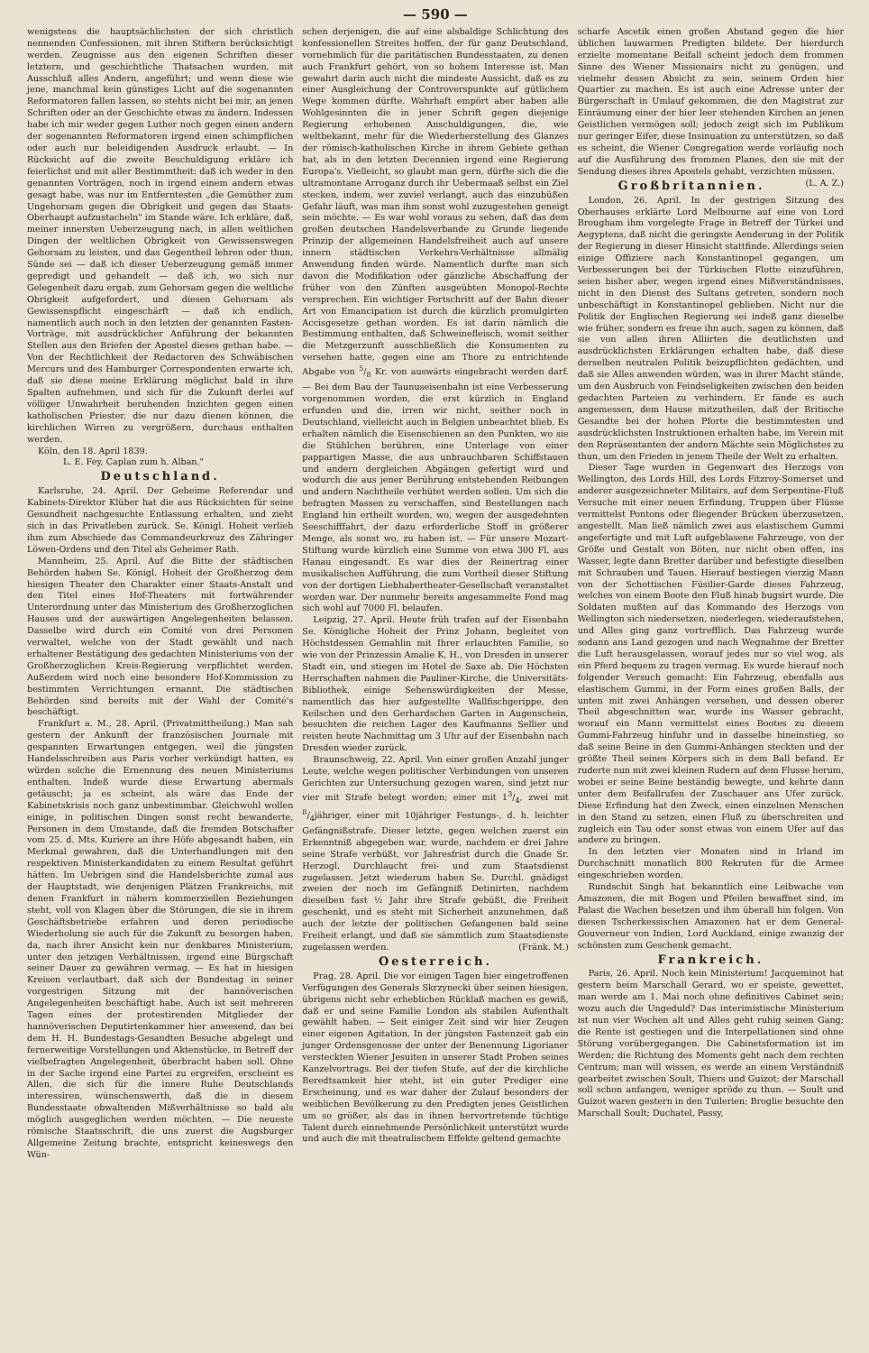— 590 —
wenigstens die hauptsächlichsten der sich christlich nennenden Confessionen, mit ihren Stiftern berücksichtigt werden. Zeugnisse aus den eigenen Schriften dieser letztern, und geschichtliche Thatsachen wurden, mit Ausschluß alles Andern, angeführt; und wenn diese wie jene, manchmal kein günstiges Licht auf die sogenannten Reformatoren fallen lassen, so stehts nicht bei mir, an jenen Schriften oder an der Geschichte etwas zu ändern. Indessen habe ich mir weder gegen Luther noch gegen einen andern der sogenannten Reformatoren irgend einen schimpflichen oder auch nur beleidigenden Ausdruck erlaubt. — In Rücksicht auf die zweite Beschuldigung erkläre ich feierlichst und mit aller Bestimmtheit: daß ich weder in den genannten Vorträgen, noch in irgend einem andern etwas gesagt habe, was nur im Entferntesten „die Gemüther zum Ungehorsam gegen die Obrigkeit und gegen das Staats-Oberhaupt aufzustacheln" im Stande wäre. Ich erkläre, daß, meiner innersten Ueberzeugung nach, in allen weltlichen Dingen der weltlichen Obrigkeit von Gewissenswegen Gehorsam zu leisten, und das Gegentheil lehren oder thun, Sünde sei — daß ich dieser Ueberzeugung gemäß immer gepredigt und gehandelt — daß ich, wo sich nur Gelegenheit dazu ergab, zum Gehorsam gegen die weltliche Obrigkeit aufgefordert, und diesen Gehorsam als Gewissenspflicht eingeschärft — daß ich endlich, namentlich auch noch in den letzten der genannten Fasten-Vorträge, mit ausdrücklicher Anführung der bekannten Stellen aus den Briefen der Apostel dieses gethan habe. — Von der Rechtlichkeit der Redactoren des Schwäbischen Mercurs und des Hamburger Correspondenten erwarte ich, daß sie diese meine Erklärung möglichst bald in ihre Spalten aufnehmen, und sich für die Zukunft derlei auf völliger Unwahrheit beruhenden Inzichten gegen einen katholischen Priester, die nur dazu dienen können, die kirchlichen Wirren zu vergrößern, durchaus enthalten werden.
Köln, den 18. April 1839.
L. E. Fey, Caplan zum h. Alban."
Deutschland.
Karlsruhe, 24. April. Der Geheime Referendar und Kabinets-Direktor Klüber hat die aus Rücksichten für seine Gesundheit nachgesuchte Entlassung erhalten, und zieht sich in das Privatleben zurück. Se. Königl. Hoheit verlieh ihm zum Abschiede das Commandeurkreuz des Zähringer Löwen-Ordens und den Titel als Geheimer Rath.
Mannheim, 25. April. Auf die Bitte der städtischen Behörden haben Se. Königl. Hoheit der Großherzog dem hiesigen Theater den Charakter einer Staats-Anstalt und den Titel eines Hof-Theaters mit fortwährender Unterordnung unter das Ministerium des Großherzoglichen Hauses und der auswärtigen Angelegenheiten belassen. Dasselbe wird durch ein Comité von drei Personen verwaltet, welche von der Stadt gewählt und nach erhaltener Bestätigung des gedachten Ministeriums von der Großherzoglichen Kreis-Regierung verpflichtet werden. Außerdem wird noch eine besondere Hof-Kommission zu bestimmten Verrichtungen ernannt. Die städtischen Behörden sind bereits mit der Wahl der Comité's beschäftigt.
Frankfurt a. M., 28. April. (Privatmittheilung.) Man sah gestern der Ankunft der französischen Journale mit gespannten Erwartungen entgegen, weil die jüngsten Handelsschreiben aus Paris vorher verkündigt hatten, es würden solche die Ernennung des neuen Ministeriums enthalten. Indeß wurde diese Erwartung abermals getäuscht; ja es scheint, als wäre das Ende der Kabinetskrisis noch ganz unbestimmbar. Gleichwohl wollen einige, in politischen Dingen sonst recht bewanderte, Personen in dem Umstande, daß die fremden Botschafter vom 25. d. Mts. Kuriere an ihre Höfe abgesandt haben, ein Merkmal gewahren, daß die Unterhandlungen mit den respektiven Ministerkandidaten zu einem Resultat geführt hätten. Im Uebrigen sind die Handelsberichte zumal aus der Hauptstadt, wie denjenigen Plätzen Frankreichs, mit denen Frankfurt in nähern kommerziellen Beziehungen steht, voll von Klagen über die Störungen, die sie in ihrem Geschäftsbetriebe erfahren und deren periodische Wiederholung sie auch für die Zukunft zu besorgen haben, da, nach ihrer Ansicht kein nur denkbares Ministerium, unter den jetzigen Verhältnissen, irgend eine Bürgschaft seiner Dauer zu gewähren vermag. — Es hat in hiesigen Kreisen verlautbart, daß sich der Bundestag in seiner vorgestrigen Sitzung mit der hannöverischen Angelegenheiten beschäftigt habe. Auch ist seit mehreren Tagen eines der protestirenden Mitglieder der hannöverischen Deputirtenkammer hier anwesend, das bei dem H. H. Bundestags-Gesandten Besuche abgelegt und fernerweitige Vorstellungen und Aktenstücke, in Betreff der vielbefragten Angelegenheit, überbracht haben soll. Ohne in der Sache irgend eine Partei zu ergreifen, erscheint es Allen, die sich für die innere Ruhe Deutschlands interessiren, wünschenswerth, daß die in diesem Bundesstaate obwaltenden Mißverhältnisse so bald als möglich ausgeglichen werden möchten. — Die neueste römische Staatsschrift, die uns zuerst die Augsburger Allgemeine Zeitung brachte, entspricht keineswegs den Wün-
schen derjenigen, die auf eine alsbaldige Schlichtung des konfessionellen Streites hoffen, der für ganz Deutschland, vornehmlich für die paritätischen Bundesstaaten, zu denen auch Frankfurt gehört, von so hohem Interesse ist. Man gewahrt darin auch nicht die mindeste Aussicht, daß es zu einer Ausgleichung der Controverspunkte auf gütlichem Wege kommen dürfte. Wahrhaft empört aber haben alle Wohlgesinnten die in jener Schrift gegen diejenige Regierung erhobenen Anschuldigungen, die, wie weltbekannt, mehr für die Wiederherstellung des Glanzes der römisch-katholischen Kirche in ihrem Gebiete gethan hat, als in den letzten Decennien irgend eine Regierung Europa's. Vielleicht, so glaubt man gern, dürfte sich die die ultramontane Arroganz durch ihr Uebermaaß selbst ein Ziel stecken, indem, wer zuviel verlangt, auch das einzubüßen Gefahr läuft, was man ihm sonst wohl zuzugestehen geneigt sein möchte. — Es war wohl voraus zu sehen, daß das dem großen deutschen Handelsverbande zu Grunde liegende Prinzip der allgemeinen Handelsfreiheit auch auf unsere innern städtischen Verkehrs-Verhältnisse allmälig Anwendung finden würde. Namentlich durfte man sich davon die Modifikation oder gänzliche Abschaffung der früher von den Zünften ausgeübten Monopol-Rechte versprechen. Ein wichtiger Fortschritt auf der Bahn dieser Art von Emancipation ist durch die kürzlich promulgirten Accisgesetze gethan worden. Es ist darin nämlich die Bestimmung enthalten, daß Schweinefleisch, womit seither die Metzgerzunft ausschließlich die Konsumenten zu versehen hatte, gegen eine am Thore zu entrichtende Abgabe von 5/8 Kr. von auswärts eingebracht werden darf. — Bei dem Bau der Taunuseisenbahn ist eine Verbesserung vorgenommen worden, die erst kürzlich in England erfunden und die, irren wir nicht, seither noch in Deutschland, vielleicht auch in Belgien unbeachtet blieb. Es erhalten nämlich die Eisenschienen an den Punkten, wo sie die Stühlchen berühren, eine Unterlage von einer pappartigen Masse, die aus unbrauchbaren Schiffstauen und andern dergleichen Abgängen gefertigt wird und wodurch die aus jener Berührung entstehenden Reibungen und andern Nachtheile verhütet werden sollen. Um sich die befragten Massen zu verschaffen, sind Bestellungen nach England hin ertheilt worden, wo, wegen der ausgedehnten Seeschifffahrt, der dazu erforderliche Stoff in größerer Menge, als sonst wo, zu haben ist. — Für unsere Mozart-Stiftung wurde kürzlich eine Summe von etwa 300 Fl. aus Hanau eingesandt. Es war dies der Reinertrag einer musikalischen Aufführung, die zum Vortheil dieser Stiftung von der dortigen Liebhabertheater-Gesellschaft veranstaltet worden war. Der nunmehr bereits angesammelte Fond mag sich wohl auf 7000 Fl. belaufen.
Leipzig, 27. April. Heute früh trafen auf der Eisenbahn Se. Königliche Hoheit der Prinz Johann, begleitet von Höchstdessen Gemahlin mit Ihrer erlauchten Familie, so wie von der Prinzessin Amalie K. H., von Dresden in unserer Stadt ein, und stiegen im Hotel de Saxe ab. Die Höchsten Herrschaften nahmen die Pauliner-Kirche, die Universitäts-Bibliothek, einige Sehenswürdigkeiten der Messe, namentlich das hier aufgestellte Wallfischgerippe, den Keilschen und den Gerhardschen Garten in Augenschein, besuchten die reichen Lager des Kaufmanns Sellier und reisten heute Nachmittag um 3 Uhr auf der Eisenbahn nach Dresden wieder zurück.
Braunschweig, 22. April. Von einer großen Anzahl junger Leute, welche wegen politischer Verbindungen von unseren Gerichten zur Untersuchung gezogen waren, sind jetzt nur vier mit Strafe belegt worden; einer mit 13/4, zwei mit 8/4jähriger, einer mit 10jähriger Festungs-, d. h. leichter Gefängnißstrafe. Dieser letzte, gegen welchen zuerst ein Erkenntniß abgegeben war, wurde, nachdem er drei Jahre seine Strafe verbüßt, vor Jahresfrist durch die Gnade Sr. Herzogl. Durchlaucht frei- und zum Staatsdienst zugelassen. Jetzt wiederum haben Se. Durchl. gnädigst zweien der noch im Gefängniß Detinirten, nachdem dieselben fast ½ Jahr ihre Strafe gebüßt, die Freiheit geschenkt, und es steht mit Sicherheit anzunehmen, daß auch der letzte der politischen Gefangenen bald seine Freiheit erlangt, und daß sie sämmtlich zum Staatsdienste zugelassen werden. (Fränk. M.)
Oesterreich.
Prag, 28. April. Die vor einigen Tagen hier eingetroffenen Verfügungen des Generals Skrzynecki über seinen hiesigen, übrigens nicht sehr erheblichen Rücklaß machen es gewiß, daß er und seine Familie London als stabilen Aufenthalt gewählt haben. — Seit einiger Zeit sind wir hier Zeugen einer eigenen Agitation. In der jüngsten Fastenzeit gab ein junger Ordensgenosse der unter der Benennung Ligorianer versteckten Wiener Jesuiten in unserer Stadt Proben seines Kanzelvortrags. Bei der tiefen Stufe, auf der die kirchliche Beredtsamkeit hier steht, ist ein guter Prediger eine Erscheinung, und es war daher der Zulauf besonders der weiblichen Bevölkerung zu den Predigten jenes Geistlichen um so größer, als das in ihnen hervortretende tüchtige Talent durch einnehmende Persönlichkeit unterstützt wurde und auch die mit theatralischem Effekte geltend gemachte
scharfe Ascetik einen großen Abstand gegen die hier üblichen lauwarmen Predigten bildete. Der hierdurch erzielte momentane Beifall scheint jedoch dem frommen Sinne des Wiener Missionairs nicht zu genügen, und vielmehr dessen Absicht zu sein, seinem Orden hier Quartier zu machen. Es ist auch eine Adresse unter der Bürgerschaft in Umlauf gekommen, die den Magistrat zur Einräumung einer der hier leer stehenden Kirchen an jenen Geistlichen vermögen soll; jedoch zeigt sich im Publikum nur geringer Eifer, diese Insinuation zu unterstützen, so daß es scheint, die Wiener Congregation werde vorläufig noch auf die Ausführung des frommen Planes, den sie mit der Sendung dieses ihres Apostels gehabt, verzichten müssen. (L. A. Z.)
Großbritannien.
London, 26. April. In der gestrigen Sitzung des Oberhauses erklärte Lord Melbourne auf eine von Lord Brougham ihm vorgelegte Frage in Betreff der Türkei und Aegyptens, daß nicht die geringste Aenderung in der Politik der Regierung in dieser Hinsicht stattfinde. Allerdings seien einige Offiziere nach Konstantinopel gegangen, um Verbesserungen bei der Türkischen Flotte einzuführen, seien bisher aber, wegen irgend eines Mißverständnisses, nicht in den Dienst des Sultans getreten, sondern noch unbeschäftigt in Konstantinopel geblieben. Nicht nur die Politik der Englischen Regierung sei indeß ganz dieselbe wie früher, sondern es freue ihn auch, sagen zu können, daß sie von allen ihren Alliirten die deutlichsten und ausdrücklichsten Erklärungen erhalten habe, daß diese derselben neutralen Politik beizupflichten gedächten, und daß sie Alles anwenden würden, was in ihrer Macht stände, um den Ausbruch von Feindseligkeiten zwischen den beiden gedachten Parteien zu verhindern. Er fände es auch angemessen, dem Hause mitzutheilen, daß der Britische Gesandte bei der hohen Pforte die bestimmtesten und ausdrücklichsten Instruktionen erhalten habe, im Verein mit den Repräsentanten der andern Mächte sein Möglichstes zu thun, um den Frieden in jenem Theile der Welt zu erhalten.
Dieser Tage wurden in Gegenwart des Herzogs von Wellington, des Lords Hill, des Lords Fitzroy-Somerset und anderer ausgezeichneter Militairs, auf dem Serpentine-Fluß Versuche mit einer neuen Erfindung, Truppen über Flüsse vermittelst Pontons oder fliegender Brücken überzusetzen, angestellt. Man ließ nämlich zwei aus elastischem Gummi angefertigte und mit Luft aufgeblasene Fahrzeuge, von der Größe und Gestalt von Böten, nur nicht oben offen, ins Wasser, legte dann Bretter darüber und befestigte dieselben mit Schrauben und Tauen. Hierauf bestiegen vierzig Mann von der Schottischen Füsilier-Garde dieses Fahrzeug, welches von einem Boote den Fluß hinab bugsirt wurde. Die Soldaten mußten auf das Kommando des Herzogs von Wellington sich niedersetzen, niederlegen, wiederaufstehen, und Alles ging ganz vortrefflich. Das Fahrzeug wurde sodann ans Land gezogen und nach Wegnahme der Bretter die Luft herausgelassen, worauf jedes nur so viel wog, als ein Pferd bequem zu tragen vermag. Es wurde hierauf noch folgender Versuch gemacht: Ein Fahrzeug, ebenfalls aus elastischem Gummi, in der Form eines großen Balls, der unten mit zwei Anhängen versehen, und dessen oberer Theil abgeschnitten war, wurde ins Wasser gebracht, worauf ein Mann vermittelst eines Bootes zu diesem Gummi-Fahrzeug hinfuhr und in dasselbe hineinstieg, so daß seine Beine in den Gummi-Anhängen steckten und der größte Theil seines Körpers sich in dem Ball befand. Er ruderte nun mit zwei kleinen Rudern auf dem Flusse herum, wobei er seine Beine beständig bewegte, und kehrte dann unter dem Beifallrufen der Zuschauer ans Ufer zurück. Diese Erfindung hat den Zweck, einen einzelnen Menschen in den Stand zu setzen, einen Fluß zu überschreiten und zugleich ein Tau oder sonst etwas von einem Ufer auf das andere zu bringen.
In den letzten vier Monaten sind in Irland im Durchschnitt monatlich 800 Rekruten für die Armee eingeschrieben worden.
Rundschit Singh hat bekanntlich eine Leibwache von Amazonen, die mit Bogen und Pfeilen bewaffnet sind, im Palast die Wachen besetzen und ihm überall hin folgen. Von diesen Tscherkessischen Amazonen hat er dem General-Gouverneur von Indien, Lord Auckland, einige zwanzig der schönsten zum Geschenk gemacht.
Frankreich.
Paris, 26. April. Noch kein Ministerium! Jacqueminot hat gestern beim Marschall Gerard, wo er speiste, gewettet, man werde am 1. Mai noch ohne definitives Cabinet sein; wozu auch die Ungeduld? Das interimistische Ministerium ist nun vier Wochen alt und Alles geht ruhig seinen Gang; die Rente ist gestiegen und die Interpellationen sind ohne Störung vorübergegangen. Die Cabinetsformation ist im Werden; die Richtung des Moments geht nach dem rechten Centrum; man will wissen, es werde an einem Verständniß gearbeitet zwischen Soult, Thiers und Guizot; der Marschall soll schon anfangen, weniger spröde zu thun. — Soult und Guizot waren gestern in den Tuilerien; Broglie besuchte den Marschall Soult; Duchatel, Passy,